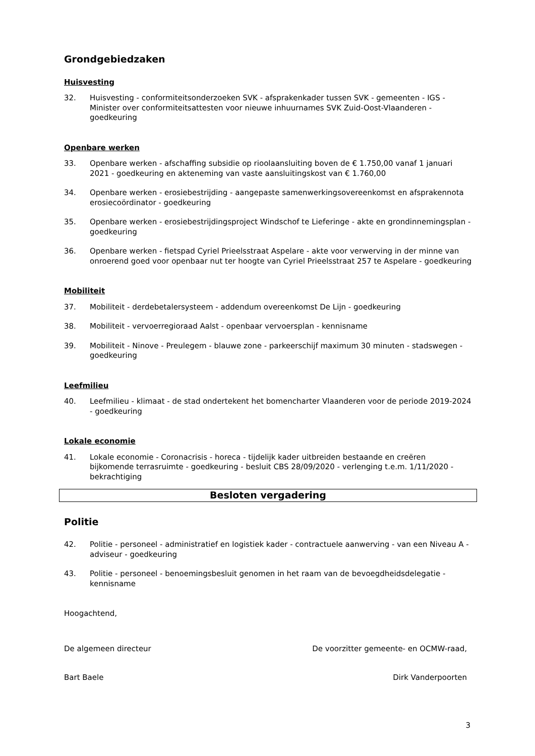Grondgebiedzaken
Huisvesting
32. Huisvesting - conformiteitsonderzoeken SVK - afsprakenkader tussen SVK - gemeenten - IGS - Minister over conformiteitsattesten voor nieuwe inhuurnames SVK Zuid-Oost-Vlaanderen - goedkeuring
Openbare werken
33. Openbare werken - afschaffing subsidie op rioolaansluiting boven de € 1.750,00 vanaf 1 januari 2021 - goedkeuring en akteneming van vaste aansluitingskost van € 1.760,00
34. Openbare werken - erosiebestrijding - aangepaste samenwerkingsovereenkomst en afsprakennota erosiecoördinator - goedkeuring
35. Openbare werken - erosiebestrijdingsproject Windschof te Lieferinge - akte en grondinnemingsplan - goedkeuring
36. Openbare werken - fietspad Cyriel Prieelsstraat Aspelare - akte voor verwerving in der minne van onroerend goed voor openbaar nut ter hoogte van Cyriel Prieelsstraat 257 te Aspelare - goedkeuring
Mobiliteit
37. Mobiliteit - derdebetalersysteem - addendum overeenkomst De Lijn - goedkeuring
38. Mobiliteit - vervoerregioraad Aalst - openbaar vervoersplan - kennisname
39. Mobiliteit - Ninove - Preulegem - blauwe zone - parkeerschijf maximum 30 minuten - stadswegen - goedkeuring
Leefmilieu
40. Leefmilieu - klimaat - de stad ondertekent het bomencharter Vlaanderen voor de periode 2019-2024 - goedkeuring
Lokale economie
41. Lokale economie - Coronacrisis - horeca - tijdelijk kader uitbreiden bestaande en creëren bijkomende terrasruimte - goedkeuring - besluit CBS 28/09/2020 - verlenging t.e.m. 1/11/2020 - bekrachtiging
Besloten vergadering
Politie
42. Politie - personeel - administratief en logistiek kader - contractuele aanwerving - van een Niveau A - adviseur - goedkeuring
43. Politie - personeel - benoemingsbesluit genomen in het raam van de bevoegdheidsdelegatie - kennisname
Hoogachtend,
De algemeen directeur De voorzitter gemeente- en OCMW-raad,
Bart Baele Dirk Vanderpoorten
3